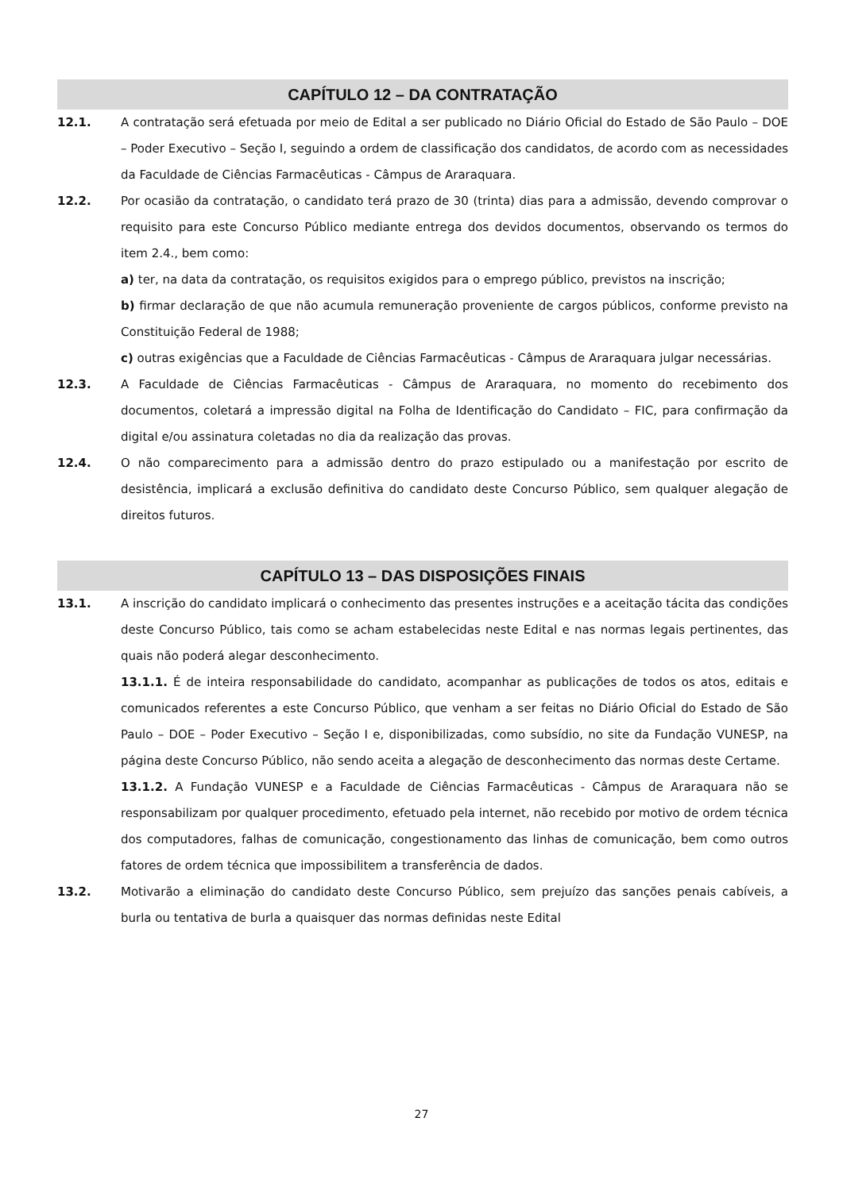CAPÍTULO 12 – DA CONTRATAÇÃO
12.1. A contratação será efetuada por meio de Edital a ser publicado no Diário Oficial do Estado de São Paulo – DOE – Poder Executivo – Seção I, seguindo a ordem de classificação dos candidatos, de acordo com as necessidades da Faculdade de Ciências Farmacêuticas - Câmpus de Araraquara.
12.2. Por ocasião da contratação, o candidato terá prazo de 30 (trinta) dias para a admissão, devendo comprovar o requisito para este Concurso Público mediante entrega dos devidos documentos, observando os termos do item 2.4., bem como:
a) ter, na data da contratação, os requisitos exigidos para o emprego público, previstos na inscrição;
b) firmar declaração de que não acumula remuneração proveniente de cargos públicos, conforme previsto na Constituição Federal de 1988;
c) outras exigências que a Faculdade de Ciências Farmacêuticas - Câmpus de Araraquara julgar necessárias.
12.3. A Faculdade de Ciências Farmacêuticas - Câmpus de Araraquara, no momento do recebimento dos documentos, coletará a impressão digital na Folha de Identificação do Candidato – FIC, para confirmação da digital e/ou assinatura coletadas no dia da realização das provas.
12.4. O não comparecimento para a admissão dentro do prazo estipulado ou a manifestação por escrito de desistência, implicará a exclusão definitiva do candidato deste Concurso Público, sem qualquer alegação de direitos futuros.
CAPÍTULO 13 – DAS DISPOSIÇÕES FINAIS
13.1. A inscrição do candidato implicará o conhecimento das presentes instruções e a aceitação tácita das condições deste Concurso Público, tais como se acham estabelecidas neste Edital e nas normas legais pertinentes, das quais não poderá alegar desconhecimento.
13.1.1. É de inteira responsabilidade do candidato, acompanhar as publicações de todos os atos, editais e comunicados referentes a este Concurso Público, que venham a ser feitas no Diário Oficial do Estado de São Paulo – DOE – Poder Executivo – Seção I e, disponibilizadas, como subsídio, no site da Fundação VUNESP, na página deste Concurso Público, não sendo aceita a alegação de desconhecimento das normas deste Certame.
13.1.2. A Fundação VUNESP e a Faculdade de Ciências Farmacêuticas - Câmpus de Araraquara não se responsabilizam por qualquer procedimento, efetuado pela internet, não recebido por motivo de ordem técnica dos computadores, falhas de comunicação, congestionamento das linhas de comunicação, bem como outros fatores de ordem técnica que impossibilitem a transferência de dados.
13.2. Motivarão a eliminação do candidato deste Concurso Público, sem prejuízo das sanções penais cabíveis, a burla ou tentativa de burla a quaisquer das normas definidas neste Edital
27